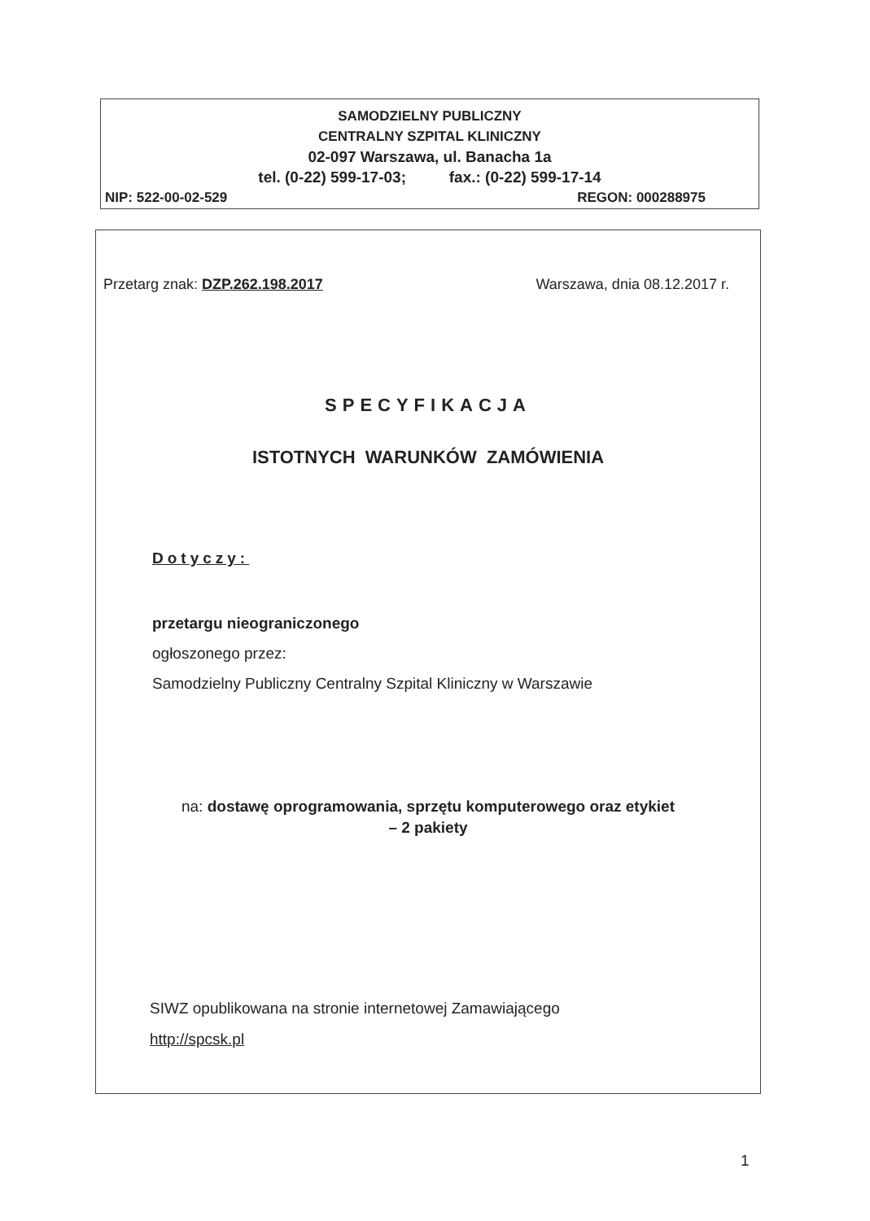SAMODZIELNY PUBLICZNY
CENTRALNY SZPITAL KLINICZNY
02-097 Warszawa, ul. Banacha 1a
tel. (0-22) 599-17-03; fax.: (0-22) 599-17-14
NIP: 522-00-02-529 REGON: 000288975
Przetarg znak: DZP.262.198.2017 Warszawa, dnia 08.12.2017 r.
SPECYFIKACJA
ISTOTNYCH WARUNKÓW ZAMÓWIENIA
Dotyczy:
przetargu nieograniczonego
ogłoszonego przez:
Samodzielny Publiczny Centralny Szpital Kliniczny w Warszawie
na: dostawę oprogramowania, sprzętu komputerowego oraz etykiet
– 2 pakiety
SIWZ opublikowana na stronie internetowej Zamawiającego
http://spcsk.pl
1